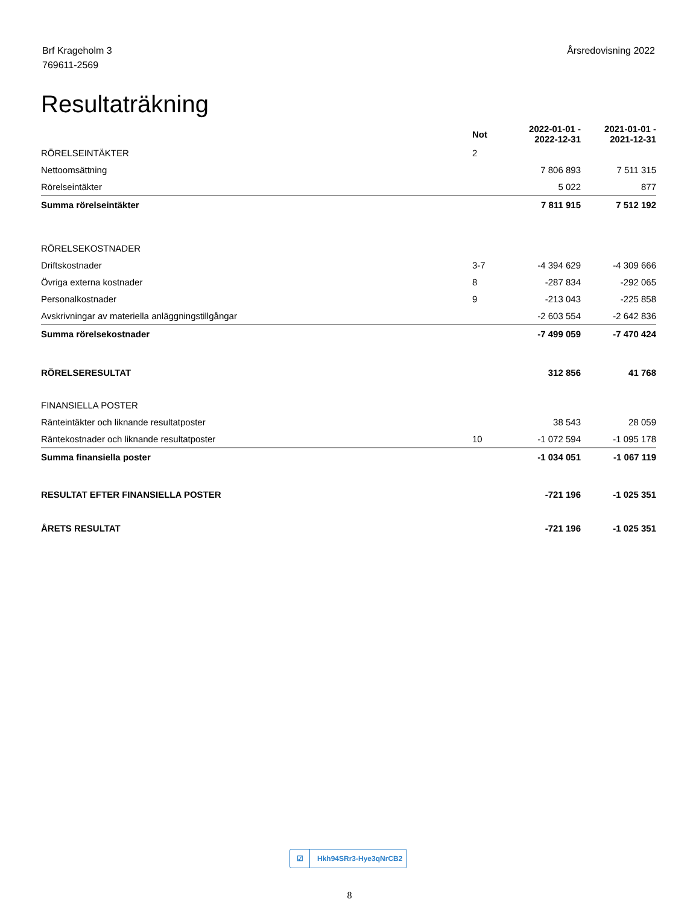Brf Krageholm 3
769611-2569
Årsredovisning 2022
Resultaträkning
| | Not | 2022-01-01 - 2022-12-31 | 2021-01-01 - 2021-12-31 |
| --- | --- | --- | --- |
| RÖRELSEINTÄKTER | 2 | | |
| Nettoomsättning | | 7 806 893 | 7 511 315 |
| Rörelseintäkter | | 5 022 | 877 |
| Summa rörelseintäkter | | 7 811 915 | 7 512 192 |
| RÖRELSEKOSTNADER | | | |
| Driftskostnader | 3-7 | -4 394 629 | -4 309 666 |
| Övriga externa kostnader | 8 | -287 834 | -292 065 |
| Personalkostnader | 9 | -213 043 | -225 858 |
| Avskrivningar av materiella anläggningstillgångar | | -2 603 554 | -2 642 836 |
| Summa rörelsekostnader | | -7 499 059 | -7 470 424 |
| RÖRELSERESULTAT | | 312 856 | 41 768 |
| FINANSIELLA POSTER | | | |
| Ränteintäkter och liknande resultatposter | | 38 543 | 28 059 |
| Räntekostnader och liknande resultatposter | 10 | -1 072 594 | -1 095 178 |
| Summa finansiella poster | | -1 034 051 | -1 067 119 |
| RESULTAT EFTER FINANSIELLA POSTER | | -721 196 | -1 025 351 |
| ÅRETS RESULTAT | | -721 196 | -1 025 351 |
☑ Hkh94SRr3-Hye3qNrCB2
8